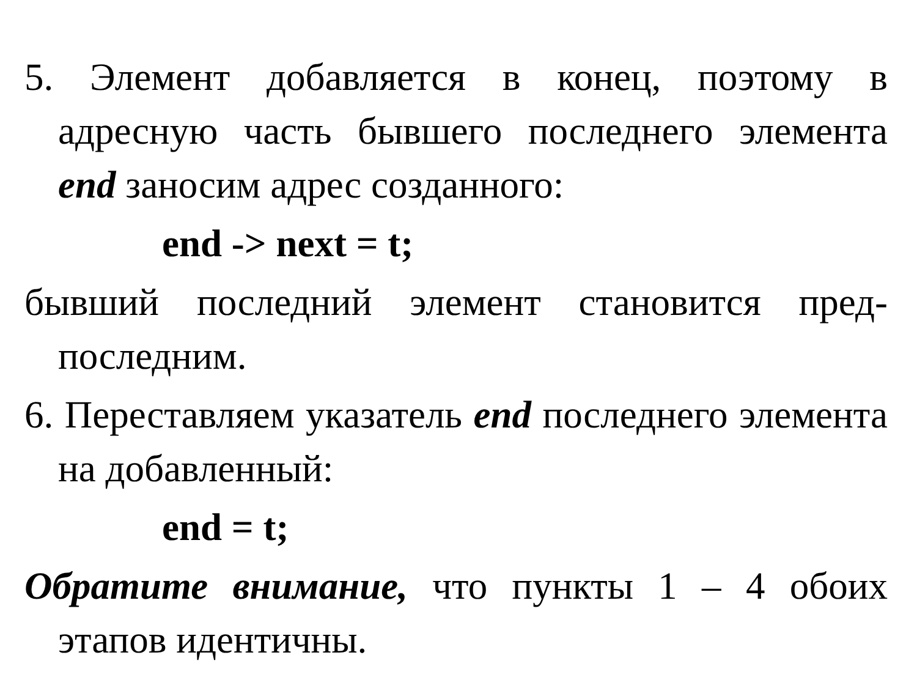5. Элемент добавляется в конец, поэтому в адресную часть бывшего последнего элемента end заносим адрес созданного:
end -> next = t;
бывший последний элемент становится пред-последним.
6. Переставляем указатель end последнего элемента на добавленный:
end = t;
Обратите внимание, что пункты 1 – 4 обоих этапов идентичны.